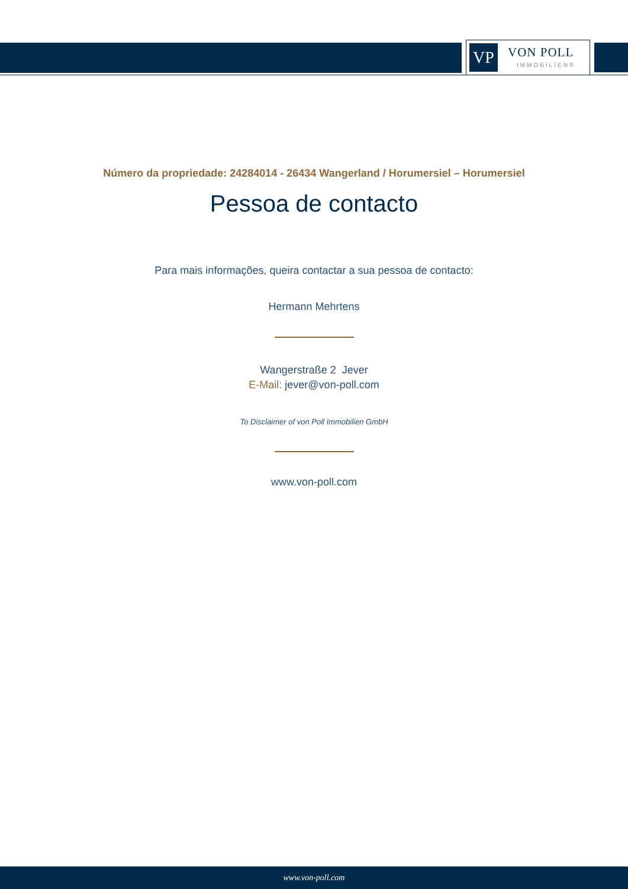VP VON POLL
IMMOBILIEN®
Número da propriedade: 24284014 - 26434 Wangerland / Horumersiel – Horumersiel
Pessoa de contacto
Para mais informações, queira contactar a sua pessoa de contacto:
Hermann Mehrtens
Wangerstraße 2 Jever
E-Mail: jever@von-poll.com
To Disclaimer of von Poll Immobilien GmbH
www.von-poll.com
www.von-poll.com